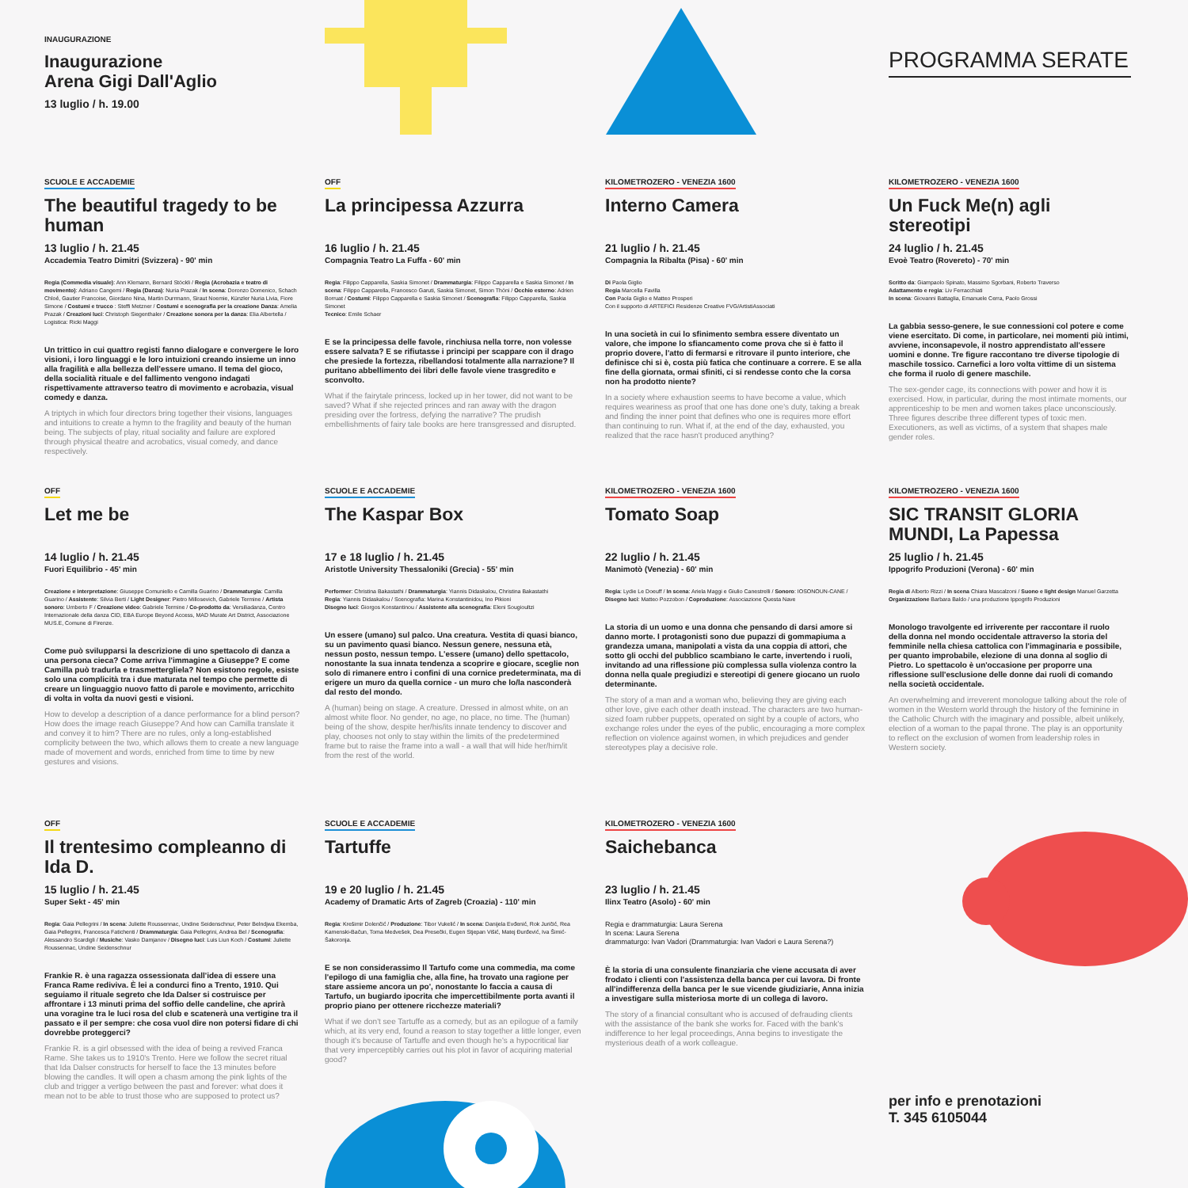INAUGURAZIONE
Inaugurazione
Arena Gigi Dall'Aglio
13 luglio / h. 19.00
PROGRAMMA SERATE
SCUOLE E ACCADEMIE
The beautiful tragedy to be human
13 luglio / h. 21.45
Accademia Teatro Dimitri (Svizzera) - 90' min
Regia (Commedia visuale): Ann Klemann, Bernard Stöckli / Regia (Acrobazia e teatro di movimento): Adriano Cangemi / Regia (Danza): Nuria Prazak / In scena: Doronzo Domenico, Schach Chloé, Gautier Francoise, Giordano Nina, Martin Durrmann, Siraut Noemie, Künzler Nuria Livia, Fiore Simone / Costumi e trucco : Steffi Metzner / Costumi e scenografia per la creazione Danza: Amelia Prazak / Creazioni luci: Christoph Siegenthaler / Creazione sonora per la danza: Elia Albertella / Logistica: Ricki Maggi
Un trittico in cui quattro registi fanno dialogare e convergere le loro visioni, i loro linguaggi e le loro intuizioni creando insieme un inno alla fragilità e alla bellezza dell'essere umano. Il tema del gioco, della socialità rituale e del fallimento vengono indagati rispettivamente attraverso teatro di movimento e acrobazia, visual comedy e danza.
A triptych in which four directors bring together their visions, languages and intuitions to create a hymn to the fragility and beauty of the human being. The subjects of play, ritual sociality and failure are explored through physical theatre and acrobatics, visual comedy, and dance respectively.
OFF
La principessa Azzurra
16 luglio / h. 21.45
Compagnia Teatro La Fuffa - 60' min
Regia: Filippo Capparella, Saskia Simonet / Drammaturgia: Filippo Capparella e Saskia Simonet / In scena: Filippo Capparella, Francesco Garuti, Saskia Simonet, Simon Thöni / Occhio esterno: Adrien Borruat / Costumi: Filippo Capparella e Saskia Simonet / Scenografia: Filippo Capparella, Saskia Simonet
Tecnico: Emile Schaer
E se la principessa delle favole, rinchiusa nella torre, non volesse essere salvata? E se rifiutasse i principi per scappare con il drago che presiede la fortezza, ribellandosi totalmente alla narrazione? Il puritano abbellimento dei libri delle favole viene trasgredito e sconvolto.
What if the fairytale princess, locked up in her tower, did not want to be saved? What if she rejected princes and ran away with the dragon presiding over the fortress, defying the narrative? The prudish embellishments of fairy tale books are here transgressed and disrupted.
KILOMETROZERO - VENEZIA 1600
Interno Camera
21 luglio / h. 21.45
Compagnia la Ribalta (Pisa) - 60' min
Di Paola Giglio
Regia Marcella Favilla
Con Paola Giglio e Matteo Prosperi
Con il supporto di ARTEFICI Residenze Creative FVG/ArtistiAssociati
In una società in cui lo sfinimento sembra essere diventato un valore, che impone lo sfiancamento come prova che si è fatto il proprio dovere, l'atto di fermarsi e ritrovare il punto interiore, che definisce chi si è, costa più fatica che continuare a correre. E se alla fine della giornata, ormai sfiniti, ci si rendesse conto che la corsa non ha prodotto niente?
In a society where exhaustion seems to have become a value, which requires weariness as proof that one has done one's duty, taking a break and finding the inner point that defines who one is requires more effort than continuing to run. What if, at the end of the day, exhausted, you realized that the race hasn't produced anything?
KILOMETROZERO - VENEZIA 1600
Un Fuck Me(n) agli stereotipi
24 luglio / h. 21.45
Evoè Teatro (Rovereto) - 70' min
Scritto da: Giampaolo Spinato, Massimo Sgorbani, Roberto Traverso
Adattamento e regia: Liv Ferracchiati
In scena: Giovanni Battaglia, Emanuele Cerra, Paolo Grossi
La gabbia sesso-genere, le sue connessioni col potere e come viene esercitato. Di come, in particolare, nei momenti più intimi, avviene, inconsapevole, il nostro apprendistato all'essere uomini e donne. Tre figure raccontano tre diverse tipologie di maschile tossico. Carnefici a loro volta vittime di un sistema che forma il ruolo di genere maschile.
The sex-gender cage, its connections with power and how it is exercised. How, in particular, during the most intimate moments, our apprenticeship to be men and women takes place unconsciously. Three figures describe three different types of toxic men. Executioners, as well as victims, of a system that shapes male gender roles.
OFF
Let me be
14 luglio / h. 21.45
Fuori Equilibrio - 45' min
Creazione e interpretazione: Giuseppe Comuniello e Camilla Guarino / Drammaturgia: Camilla Guarino / Assistente: Silvia Berti / Light Designer: Pietro Millosevich, Gabriele Termine / Artista sonoro: Umberto F / Creazione video: Gabriele Termine / Co-prodotto da: Versiliadanza, Centro Internazionale della danza CID, EBA Europe Beyond Access, MAD Murate Art District, Associazione MUS.E, Comune di Firenze.
Come può svilupparsi la descrizione di uno spettacolo di danza a una persona cieca? Come arriva l'immagine a Giuseppe? E come Camilla può tradurla e trasmettergliela? Non esistono regole, esiste solo una complicità tra i due maturata nel tempo che permette di creare un linguaggio nuovo fatto di parole e movimento, arricchito di volta in volta da nuovi gesti e visioni.
How to develop a description of a dance performance for a blind person? How does the image reach Giuseppe? And how can Camilla translate it and convey it to him? There are no rules, only a long-established complicity between the two, which allows them to create a new language made of movement and words, enriched from time to time by new gestures and visions.
SCUOLE E ACCADEMIE
The Kaspar Box
17 e 18 luglio / h. 21.45
Aristotle University Thessaloniki (Grecia) - 55' min
Performer: Christina Bakastathi / Drammaturgia: Yiannis Didaskalou, Christina Bakastathi
Regia: Yiannis Didaskalou / Scenografia: Marina Konstantinidou, Ino Pikioni
Disegno luci: Giorgos Konstantinou / Assistente alla scenografia: Eleni Sougioultzi
Un essere (umano) sul palco. Una creatura. Vestita di quasi bianco, su un pavimento quasi bianco. Nessun genere, nessuna età, nessun posto, nessun tempo. L'essere (umano) dello spettacolo, nonostante la sua innata tendenza a scoprire e giocare, sceglie non solo di rimanere entro i confini di una cornice predeterminata, ma di erigere un muro da quella cornice - un muro che lo/la nasconderà dal resto del mondo.
A (human) being on stage. A creature. Dressed in almost white, on an almost white floor. No gender, no age, no place, no time. The (human) being of the show, despite her/his/its innate tendency to discover and play, chooses not only to stay within the limits of the predetermined frame but to raise the frame into a wall - a wall that will hide her/him/it from the rest of the world.
KILOMETROZERO - VENEZIA 1600
Tomato Soap
22 luglio / h. 21.45
Manimotò (Venezia) - 60' min
Regia: Lydie Le Doeuff / In scena: Ariela Maggi e Giulio Canestrelli / Sonoro: IOSONOUN-CANE / Disegno luci: Matteo Pozzobon / Coproduzione: Associazione Questa Nave
La storia di un uomo e una donna che pensando di darsi amore si danno morte. I protagonisti sono due pupazzi di gommapiuma a grandezza umana, manipolati a vista da una coppia di attori, che sotto gli occhi del pubblico scambiano le carte, invertendo i ruoli, invitando ad una riflessione più complessa sulla violenza contro la donna nella quale pregiudizi e stereotipi di genere giocano un ruolo determinante.
The story of a man and a woman who, believing they are giving each other love, give each other death instead. The characters are two human-sized foam rubber puppets, operated on sight by a couple of actors, who exchange roles under the eyes of the public, encouraging a more complex reflection on violence against women, in which prejudices and gender stereotypes play a decisive role.
KILOMETROZERO - VENEZIA 1600
SIC TRANSIT GLORIA MUNDI, La Papessa
25 luglio / h. 21.45
Ippogrifo Produzioni (Verona) - 60' min
Regia di Alberto Rizzi / In scena Chiara Mascalzoni / Suono e light design Manuel Garzetta
Organizzazione Barbara Baldo / una produzione Ippogrifo Produzioni
Monologo travolgente ed irriverente per raccontare il ruolo della donna nel mondo occidentale attraverso la storia del femminile nella chiesa cattolica con l'immaginaria e possibile, per quanto improbabile, elezione di una donna al soglio di Pietro. Lo spettacolo è un'occasione per proporre una riflessione sull'esclusione delle donne dai ruoli di comando nella società occidentale.
An overwhelming and irreverent monologue talking about the role of women in the Western world through the history of the feminine in the Catholic Church with the imaginary and possible, albeit unlikely, election of a woman to the papal throne. The play is an opportunity to reflect on the exclusion of women from leadership roles in Western society.
OFF
Il trentesimo compleanno di Ida D.
15 luglio / h. 21.45
Super Sekt - 45' min
Regia: Gaia Pellegrini / In scena: Juliette Roussennac, Undine Seidenschnur, Peter Belndjwa Ekemba, Gaia Pellegrini, Francesca Fatichenti / Drammaturgia: Gaia Pellegrini, Andrea Bel / Scenografia: Alessandro Scardigli / Musiche: Vasko Damjanov / Disegno luci: Luis Liun Koch / Costumi: Juliette Roussennac, Undine Seidenschnur
Frankie R. è una ragazza ossessionata dall'idea di essere una Franca Rame rediviva. È lei a condurci fino a Trento, 1910. Qui seguiamo il rituale segreto che Ida Dalser si costruisce per affrontare i 13 minuti prima del soffio delle candeline, che aprirà una voragine tra le luci rosa del club e scatenerà una vertigine tra il passato e il per sempre: che cosa vuol dire non potersi fidare di chi dovrebbe proteggerci?
Frankie R. is a girl obsessed with the idea of being a revived Franca Rame. She takes us to 1910's Trento. Here we follow the secret ritual that Ida Dalser constructs for herself to face the 13 minutes before blowing the candles. It will open a chasm among the pink lights of the club and trigger a vertigo between the past and forever: what does it mean not to be able to trust those who are supposed to protect us?
SCUOLE E ACCADEMIE
Tartuffe
19 e 20 luglio / h. 21.45
Academy of Dramatic Arts of Zagreb (Croazia) - 110' min
Regia: Krešimir Dolenčić / Produzione: Tibor Vukelić / In scena: Danijela Evđenić, Rok Juričić, Rea Kamenski-Bačun, Toma Medvešek, Dea Presečki, Eugen Stjepan Višić, Matej Đurđević, Iva Šimić-Šakoronja.
E se non considerassimo Il Tartufo come una commedia, ma come l'epilogo di una famiglia che, alla fine, ha trovato una ragione per stare assieme ancora un po', nonostante lo faccia a causa di Tartufo, un bugiardo ipocrita che impercettibilmente porta avanti il proprio piano per ottenere ricchezze materiali?
What if we don't see Tartuffe as a comedy, but as an epilogue of a family which, at its very end, found a reason to stay together a little longer, even though it's because of Tartuffe and even though he's a hypocritical liar that very imperceptibly carries out his plot in favor of acquiring material good?
KILOMETROZERO - VENEZIA 1600
Saichebanca
23 luglio / h. 21.45
Ilinx Teatro (Asolo) - 60' min
Regia e drammaturgia: Laura Serena
In scena: Laura Serena
drammaturgo: Ivan Vadori (Drammaturgia: Ivan Vadori e Laura Serena?)
È la storia di una consulente finanziaria che viene accusata di aver frodato i clienti con l'assistenza della banca per cui lavora. Di fronte all'indifferenza della banca per le sue vicende giudiziarie, Anna inizia a investigare sulla misteriosa morte di un collega di lavoro.
The story of a financial consultant who is accused of defrauding clients with the assistance of the bank she works for. Faced with the bank's indifference to her legal proceedings, Anna begins to investigate the mysterious death of a work colleague.
per info e prenotazioni
T. 345 6105044